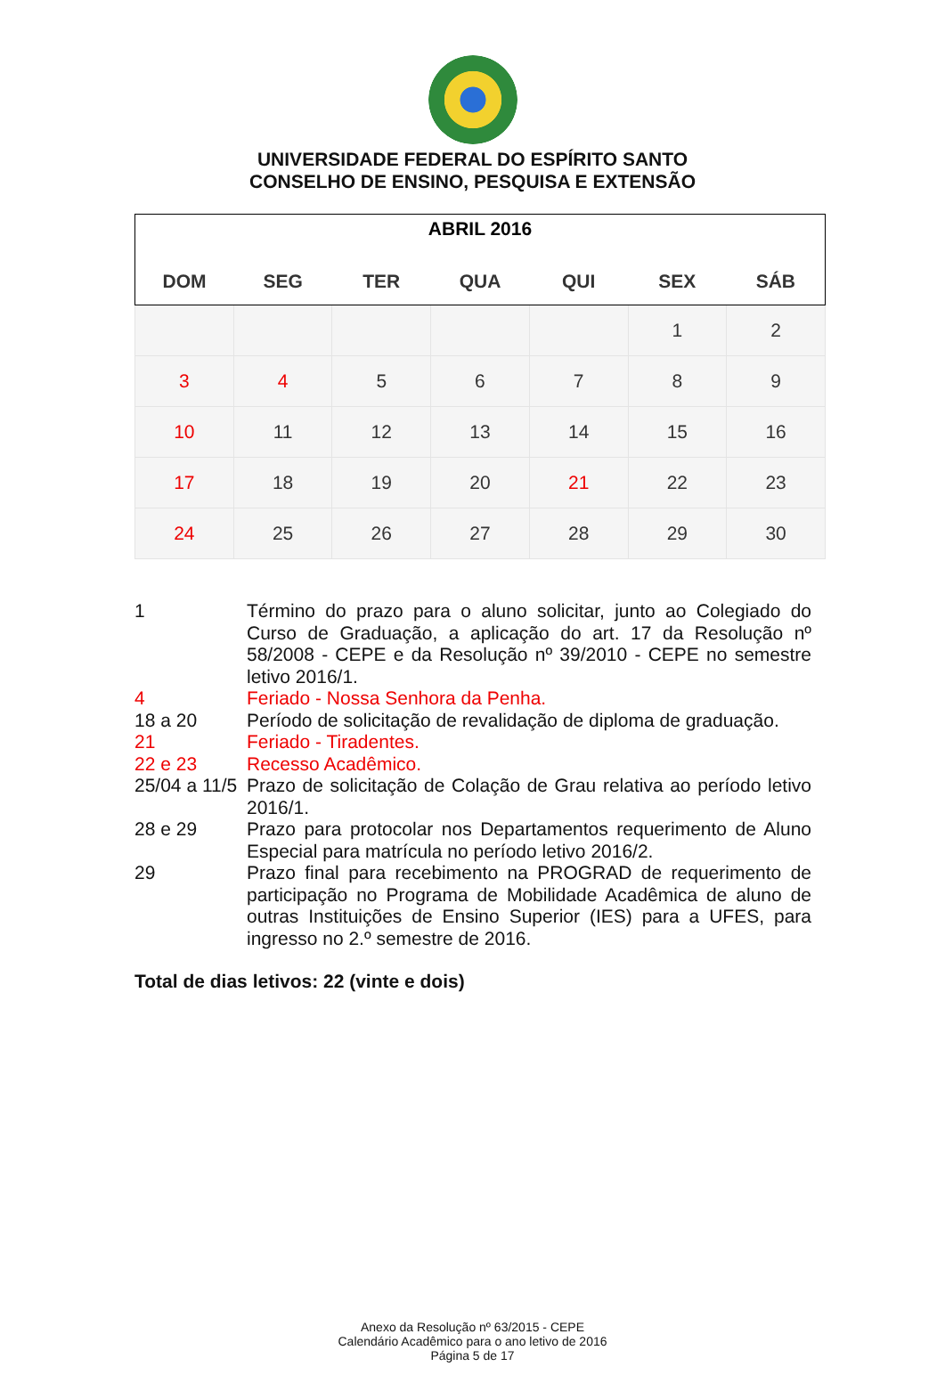UNIVERSIDADE FEDERAL DO ESPÍRITO SANTO
CONSELHO DE ENSINO, PESQUISA E EXTENSÃO
| ABRIL 2016 | | | | | | |
| --- | --- | --- | --- | --- | --- | --- |
| DOM | SEG | TER | QUA | QUI | SEX | SÁB |
| | | | | | 1 | 2 |
| 3 | 4 | 5 | 6 | 7 | 8 | 9 |
| 10 | 11 | 12 | 13 | 14 | 15 | 16 |
| 17 | 18 | 19 | 20 | 21 | 22 | 23 |
| 24 | 25 | 26 | 27 | 28 | 29 | 30 |
1 Término do prazo para o aluno solicitar, junto ao Colegiado do Curso de Graduação, a aplicação do art. 17 da Resolução nº 58/2008 - CEPE e da Resolução nº 39/2010 - CEPE no semestre letivo 2016/1.
4 Feriado - Nossa Senhora da Penha.
18 a 20 Período de solicitação de revalidação de diploma de graduação.
21 Feriado - Tiradentes.
22 e 23 Recesso Acadêmico.
25/04 a 11/5
Prazo de solicitação de Colação de Grau relativa ao período letivo 2016/1.
28 e 29 Prazo para protocolar nos Departamentos requerimento de Aluno Especial para matrícula no período letivo 2016/2.
29 Prazo final para recebimento na PROGRAD de requerimento de participação no Programa de Mobilidade Acadêmica de aluno de outras Instituições de Ensino Superior (IES) para a UFES, para ingresso no 2.º semestre de 2016.
Total de dias letivos: 22 (vinte e dois)
Anexo da Resolução nº 63/2015 - CEPE
Calendário Acadêmico para o ano letivo de 2016
Página 5 de 17